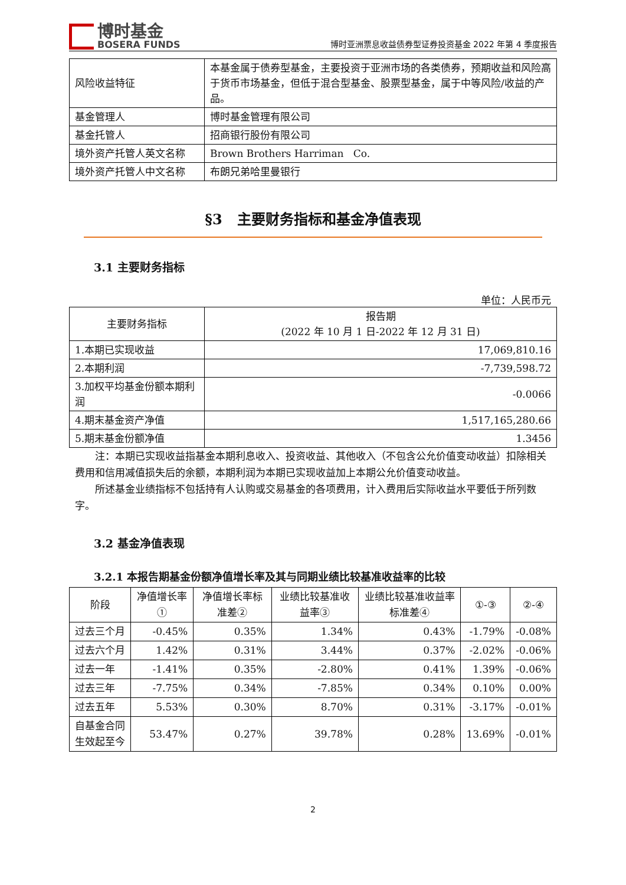博时基金
BOSERA FUNDS
博时亚洲票息收益债券型证券投资基金 2022 年第 4 季度报告
| 风险收益特征 | 本基金属于债券型基金，主要投资于亚洲市场的各类债券，预期收益和风险高于货币市场基金，但低于混合型基金、股票型基金，属于中等风险/收益的产品。 |
| 基金管理人 | 博时基金管理有限公司 |
| 基金托管人 | 招商银行股份有限公司 |
| 境外资产托管人英文名称 | Brown Brothers Harriman Co. |
| 境外资产托管人中文名称 | 布朗兄弟哈里曼银行 |
§3 主要财务指标和基金净值表现
3.1 主要财务指标
单位：人民币元
| 主要财务指标 | 报告期 (2022 年 10 月 1 日-2022 年 12 月 31 日) |
| 1.本期已实现收益 | 17,069,810.16 |
| 2.本期利润 | -7,739,598.72 |
| 3.加权平均基金份额本期利润 | -0.0066 |
| 4.期末基金资产净值 | 1,517,165,280.66 |
| 5.期末基金份额净值 | 1.3456 |
注：本期已实现收益指基金本期利息收入、投资收益、其他收入（不包含公允价值变动收益）扣除相关费用和信用减值损失后的余额，本期利润为本期已实现收益加上本期公允价值变动收益。
所述基金业绩指标不包括持有人认购或交易基金的各项费用，计入费用后实际收益水平要低于所列数字。
3.2 基金净值表现
3.2.1 本报告期基金份额净值增长率及其与同期业绩比较基准收益率的比较
| 阶段 | 净值增长率① | 净值增长率标准差② | 业绩比较基准收益率③ | 业绩比较基准收益率标准差④ | ①-③ | ②-④ |
| 过去三个月 | -0.45% | 0.35% | 1.34% | 0.43% | -1.79% | -0.08% |
| 过去六个月 | 1.42% | 0.31% | 3.44% | 0.37% | -2.02% | -0.06% |
| 过去一年 | -1.41% | 0.35% | -2.80% | 0.41% | 1.39% | -0.06% |
| 过去三年 | -7.75% | 0.34% | -7.85% | 0.34% | 0.10% | 0.00% |
| 过去五年 | 5.53% | 0.30% | 8.70% | 0.31% | -3.17% | -0.01% |
| 自基金合同生效起至今 | 53.47% | 0.27% | 39.78% | 0.28% | 13.69% | -0.01% |
2